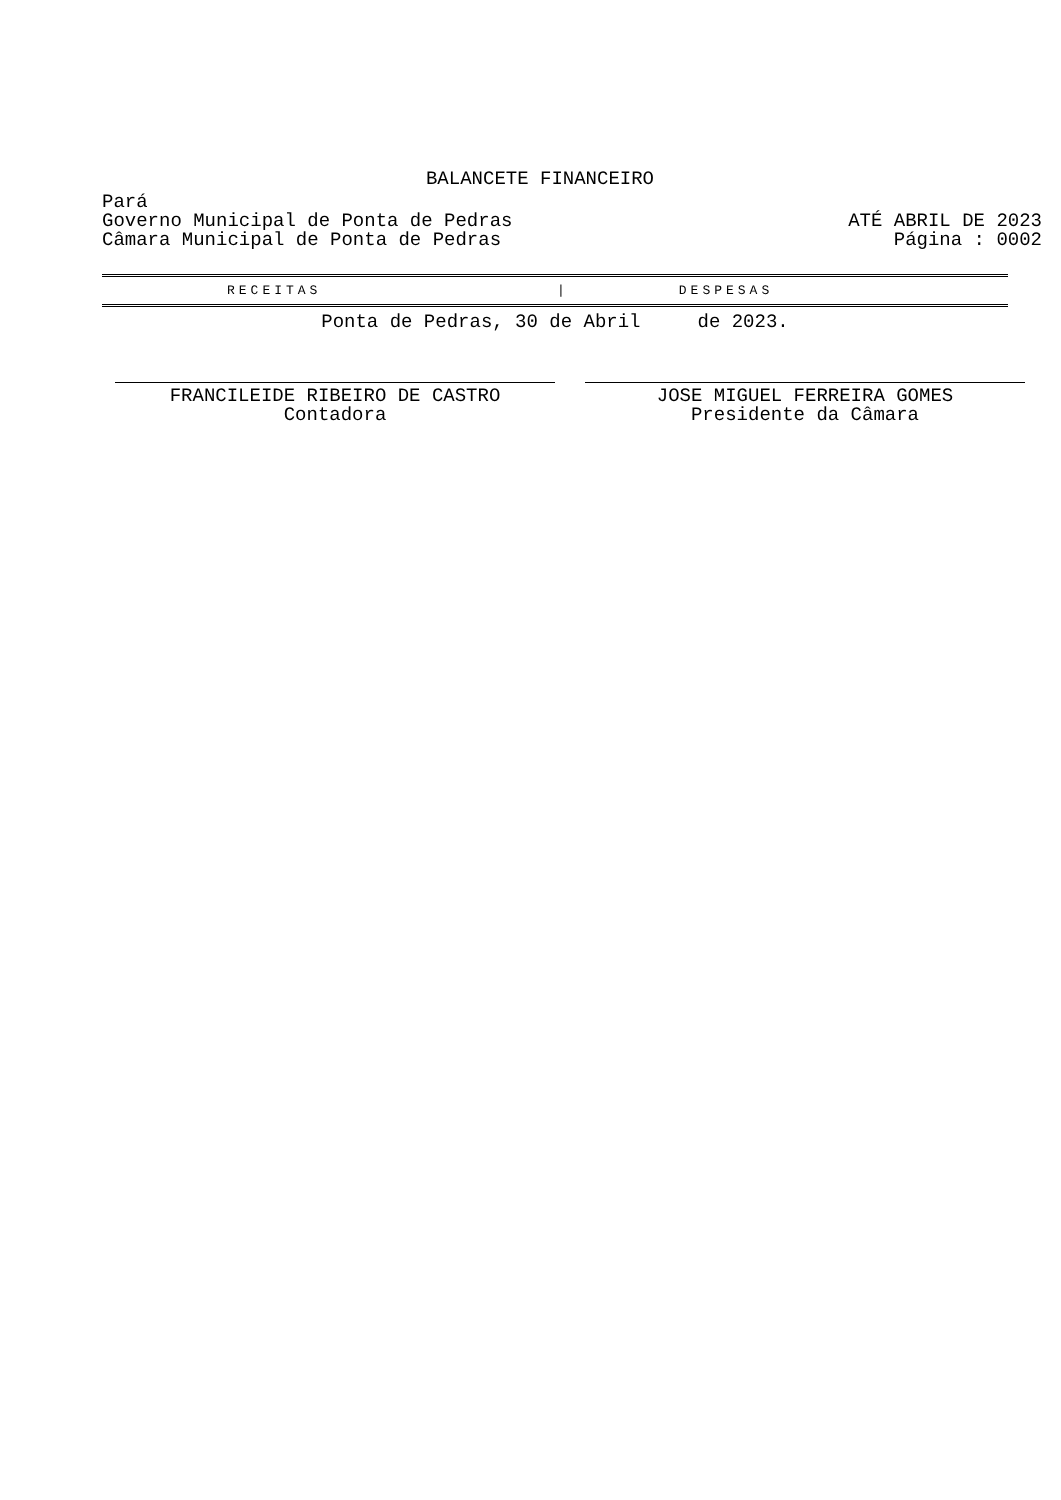BALANCETE FINANCEIRO
Pará
Governo Municipal de Ponta de Pedras ATÉ ABRIL DE 2023
Câmara Municipal de Ponta de Pedras Página : 0002
RECEITAS | DESPESAS
Ponta de Pedras, 30 de Abril de 2023.
FRANCILEIDE RIBEIRO DE CASTRO
Contadora
JOSE MIGUEL FERREIRA GOMES
Presidente da Câmara